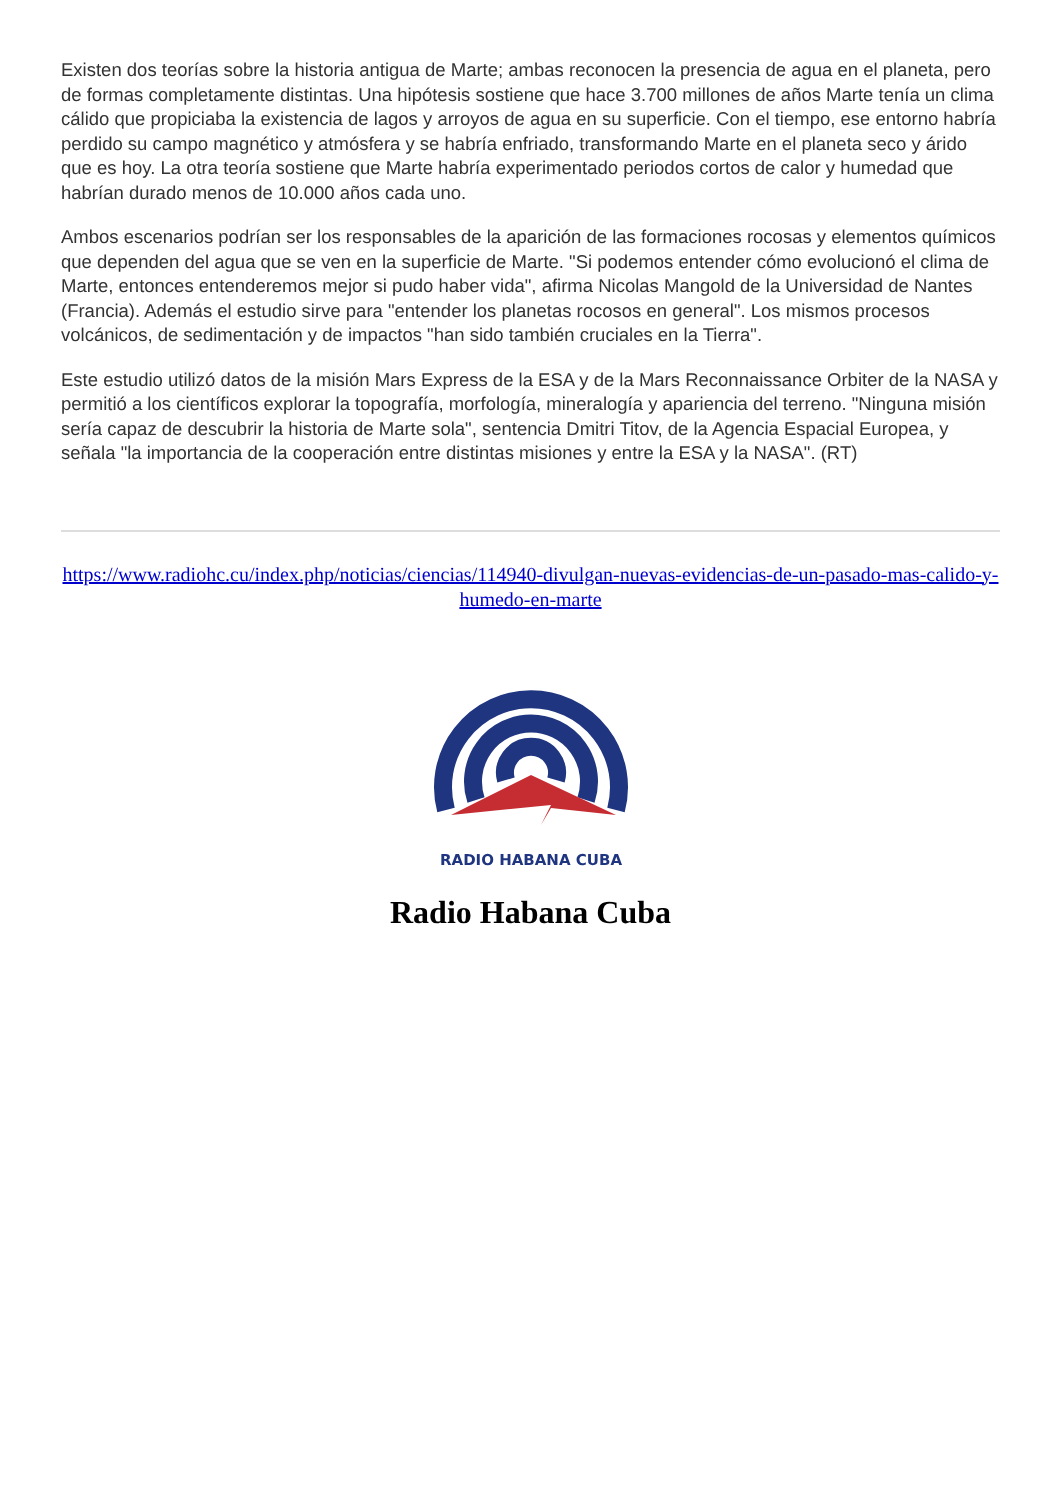Existen dos teorías sobre la historia antigua de Marte; ambas reconocen la presencia de agua en el planeta, pero de formas completamente distintas. Una hipótesis sostiene que hace 3.700 millones de años Marte tenía un clima cálido que propiciaba la existencia de lagos y arroyos de agua en su superficie. Con el tiempo, ese entorno habría perdido su campo magnético y atmósfera y se habría enfriado, transformando Marte en el planeta seco y árido que es hoy. La otra teoría sostiene que Marte habría experimentado periodos cortos de calor y humedad que habrían durado menos de 10.000 años cada uno.
Ambos escenarios podrían ser los responsables de la aparición de las formaciones rocosas y elementos químicos que dependen del agua que se ven en la superficie de Marte. "Si podemos entender cómo evolucionó el clima de Marte, entonces entenderemos mejor si pudo haber vida", afirma Nicolas Mangold de la Universidad de Nantes (Francia). Además el estudio sirve para "entender los planetas rocosos en general". Los mismos procesos volcánicos, de sedimentación y de impactos "han sido también cruciales en la Tierra".
Este estudio utilizó datos de la misión Mars Express de la ESA y de la Mars Reconnaissance Orbiter de la NASA y permitió a los científicos explorar la topografía, morfología, mineralogía y apariencia del terreno. "Ninguna misión sería capaz de descubrir la historia de Marte sola", sentencia Dmitri Titov, de la Agencia Espacial Europea, y señala "la importancia de la cooperación entre distintas misiones y entre la ESA y la NASA". (RT)
https://www.radiohc.cu/index.php/noticias/ciencias/114940-divulgan-nuevas-evidencias-de-un-pasado-mas-calido-y-humedo-en-marte
RADIO HABANA CUBA
Radio Habana Cuba